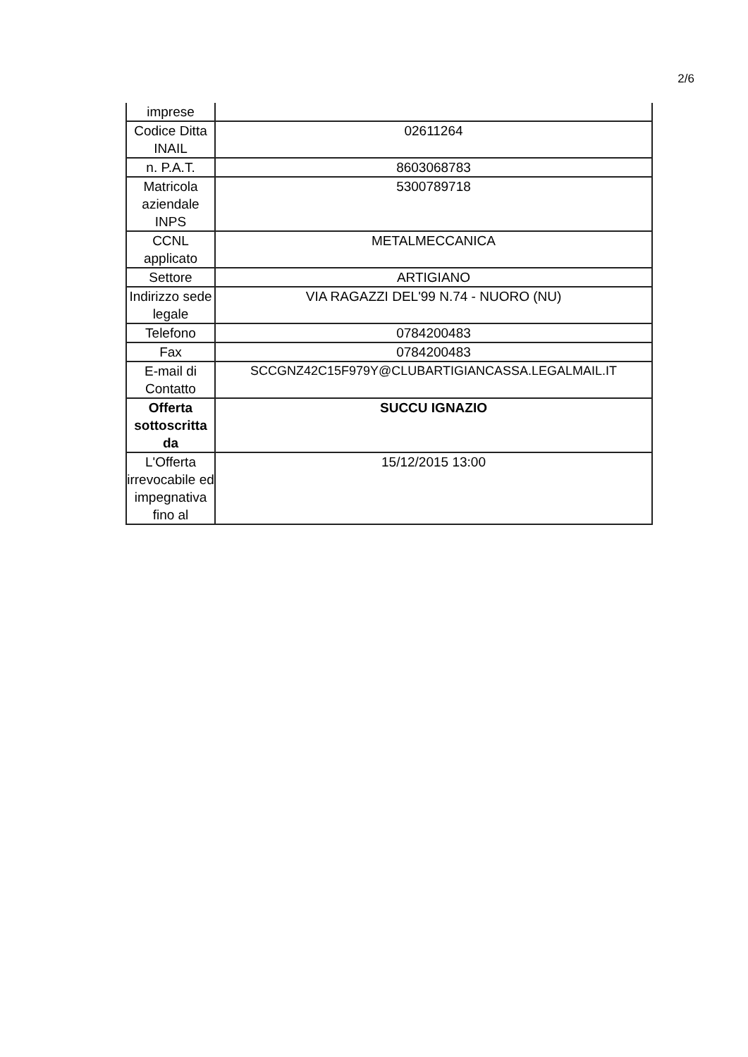2/6
| imprese | |
| Codice Ditta INAIL | 02611264 |
| n. P.A.T. | 8603068783 |
| Matricola aziendale INPS | 5300789718 |
| CCNL applicato | METALMECCANICA |
| Settore | ARTIGIANO |
| Indirizzo sede legale | VIA RAGAZZI DEL'99 N.74 - NUORO (NU) |
| Telefono | 0784200483 |
| Fax | 0784200483 |
| E-mail di Contatto | SCCGNZ42C15F979Y@CLUBARTIGIANCASSA.LEGALMAIL.IT |
| Offerta sottoscritta da | SUCCU IGNAZIO |
| L'Offerta irrevocabile ed impegnativa fino al | 15/12/2015 13:00 |